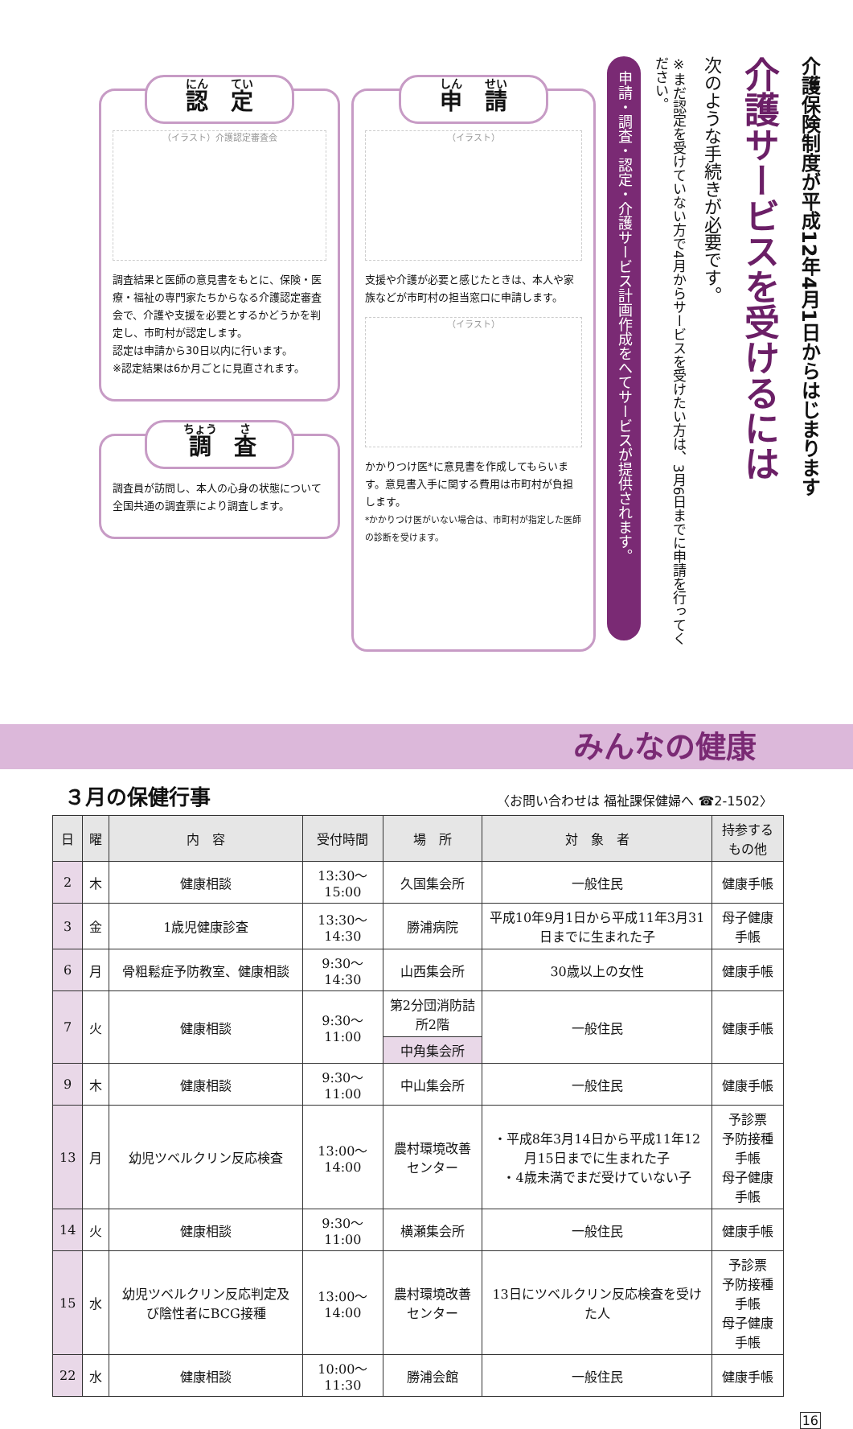介護保険制度が平成12年4月1日からはじまります
介護サービスを受けるには
次のような手続きが必要です。
※まだ認定を受けていない方で4月からサービスを受けたい方は、3月6日までに申請を行ってください。
申請・調査・認定・介護サービス計画作成をへてサービスが提供されます。
申　請
（イラスト）
支援や介護が必要と感じたときは、本人や家族などが市町村の担当窓口に申請します。
（イラスト）
かかりつけ医*に意見書を作成してもらいます。意見書入手に関する費用は市町村が負担します。
*かかりつけ医がいない場合は、市町村が指定した医師の診断を受けます。
認　定
（イラスト）介護認定審査会
調査結果と医師の意見書をもとに、保険・医療・福祉の専門家たちからなる介護認定審査会で、介護や支援を必要とするかどうかを判定し、市町村が認定します。
認定は申請から30日以内に行います。
※認定結果は6か月ごとに見直されます。
調　査
調査員が訪問し、本人の心身の状態について全国共通の調査票により調査します。
みんなの健康
３月の保健行事
〈お問い合わせは 福祉課保健婦へ ☎2-1502〉
| 日 | 曜 | 内 容 | 受付時間 | 場 所 | 対 象 者 | 持参するもの他 |
| --- | --- | --- | --- | --- | --- | --- |
| 2 | 木 | 健康相談 | 13:30～15:00 | 久国集会所 | 一般住民 | 健康手帳 |
| 3 | 金 | 1歳児健康診査 | 13:30～14:30 | 勝浦病院 | 平成10年9月1日から平成11年3月31日までに生まれた子 | 母子健康手帳 |
| 6 | 月 | 骨粗鬆症予防教室、健康相談 | 9:30～14:30 | 山西集会所 | 30歳以上の女性 | 健康手帳 |
| 7 | 火 | 健康相談 | 9:30～11:00 | 第2分団消防詰所2階 | 一般住民 | 健康手帳 |
| | | | | 中角集会所 | | |
| 9 | 木 | 健康相談 | 9:30～11:00 | 中山集会所 | 一般住民 | 健康手帳 |
| 13 | 月 | 幼児ツベルクリン反応検査 | 13:00～14:00 | 農村環境改善センター | ・平成8年3月14日から平成11年12月15日までに生まれた子 ・4歳未満でまだ受けていない子 | 予診票 予防接種手帳 母子健康手帳 |
| 14 | 火 | 健康相談 | 9:30～11:00 | 横瀬集会所 | 一般住民 | 健康手帳 |
| 15 | 水 | 幼児ツベルクリン反応判定及び陰性者にBCG接種 | 13:00～14:00 | 農村環境改善センター | 13日にツベルクリン反応検査を受けた人 | 予診票 予防接種手帳 母子健康手帳 |
| 22 | 水 | 健康相談 | 10:00～11:30 | 勝浦会館 | 一般住民 | 健康手帳 |
16